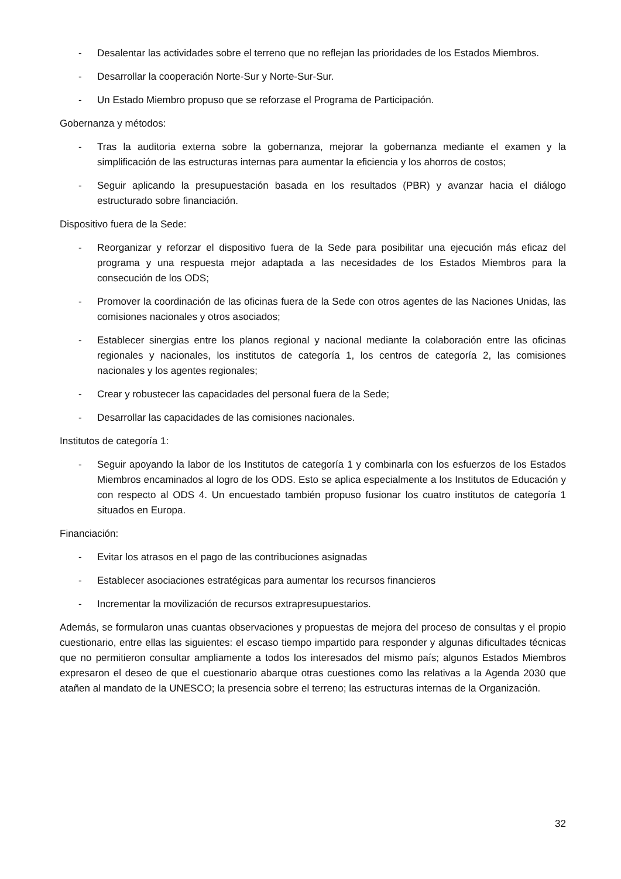- Desalentar las actividades sobre el terreno que no reflejan las prioridades de los Estados Miembros.
- Desarrollar la cooperación Norte-Sur y Norte-Sur-Sur.
- Un Estado Miembro propuso que se reforzase el Programa de Participación.
Gobernanza y métodos:
- Tras la auditoria externa sobre la gobernanza, mejorar la gobernanza mediante el examen y la simplificación de las estructuras internas para aumentar la eficiencia y los ahorros de costos;
- Seguir aplicando la presupuestación basada en los resultados (PBR) y avanzar hacia el diálogo estructurado sobre financiación.
Dispositivo fuera de la Sede:
- Reorganizar y reforzar el dispositivo fuera de la Sede para posibilitar una ejecución más eficaz del programa y una respuesta mejor adaptada a las necesidades de los Estados Miembros para la consecución de los ODS;
- Promover la coordinación de las oficinas fuera de la Sede con otros agentes de las Naciones Unidas, las comisiones nacionales y otros asociados;
- Establecer sinergias entre los planos regional y nacional mediante la colaboración entre las oficinas regionales y nacionales, los institutos de categoría 1, los centros de categoría 2, las comisiones nacionales y los agentes regionales;
- Crear y robustecer las capacidades del personal fuera de la Sede;
- Desarrollar las capacidades de las comisiones nacionales.
Institutos de categoría 1:
- Seguir apoyando la labor de los Institutos de categoría 1 y combinarla con los esfuerzos de los Estados Miembros encaminados al logro de los ODS. Esto se aplica especialmente a los Institutos de Educación y con respecto al ODS 4. Un encuestado también propuso fusionar los cuatro institutos de categoría 1 situados en Europa.
Financiación:
- Evitar los atrasos en el pago de las contribuciones asignadas
- Establecer asociaciones estratégicas para aumentar los recursos financieros
- Incrementar la movilización de recursos extrapresupuestarios.
Además, se formularon unas cuantas observaciones y propuestas de mejora del proceso de consultas y el propio cuestionario, entre ellas las siguientes: el escaso tiempo impartido para responder y algunas dificultades técnicas que no permitieron consultar ampliamente a todos los interesados del mismo país; algunos Estados Miembros expresaron el deseo de que el cuestionario abarque otras cuestiones como las relativas a la Agenda 2030 que atañen al mandato de la UNESCO; la presencia sobre el terreno; las estructuras internas de la Organización.
32